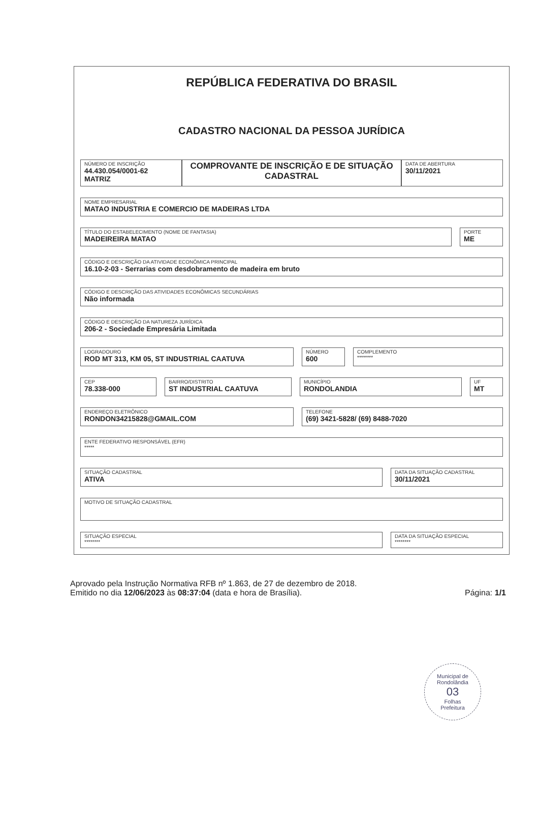REPÚBLICA FEDERATIVA DO BRASIL
CADASTRO NACIONAL DA PESSOA JURÍDICA
NÚMERO DE INSCRIÇÃO
44.430.054/0001-62
MATRIZ
COMPROVANTE DE INSCRIÇÃO E DE SITUAÇÃO CADASTRAL
DATA DE ABERTURA
30/11/2021
NOME EMPRESARIAL
MATAO INDUSTRIA E COMERCIO DE MADEIRAS LTDA
TÍTULO DO ESTABELECIMENTO (NOME DE FANTASIA)
MADEIREIRA MATAO
PORTE
ME
CÓDIGO E DESCRIÇÃO DA ATIVIDADE ECONÔMICA PRINCIPAL
16.10-2-03 - Serrarias com desdobramento de madeira em bruto
CÓDIGO E DESCRIÇÃO DAS ATIVIDADES ECONÔMICAS SECUNDÁRIAS
Não informada
CÓDIGO E DESCRIÇÃO DA NATUREZA JURÍDICA
206-2 - Sociedade Empresária Limitada
LOGRADOURO
ROD MT 313, KM 05, ST INDUSTRIAL CAATUVA
NÚMERO
600
COMPLEMENTO
********
CEP
78.338-000
BAIRRO/DISTRITO
ST INDUSTRIAL CAATUVA
MUNICÍPIO
RONDOLANDIA
UF
MT
ENDEREÇO ELETRÔNICO
RONDON34215828@GMAIL.COM
TELEFONE
(69) 3421-5828/ (69) 8488-7020
ENTE FEDERATIVO RESPONSÁVEL (EFR)
*****
SITUAÇÃO CADASTRAL
ATIVA
DATA DA SITUAÇÃO CADASTRAL
30/11/2021
MOTIVO DE SITUAÇÃO CADASTRAL
SITUAÇÃO ESPECIAL
********
DATA DA SITUAÇÃO ESPECIAL
********
Aprovado pela Instrução Normativa RFB nº 1.863, de 27 de dezembro de 2018.
Emitido no dia 12/06/2023 às 08:37:04 (data e hora de Brasília).
Página: 1/1
Municipal de Rondolândia
03
Folhas
Prefeitura